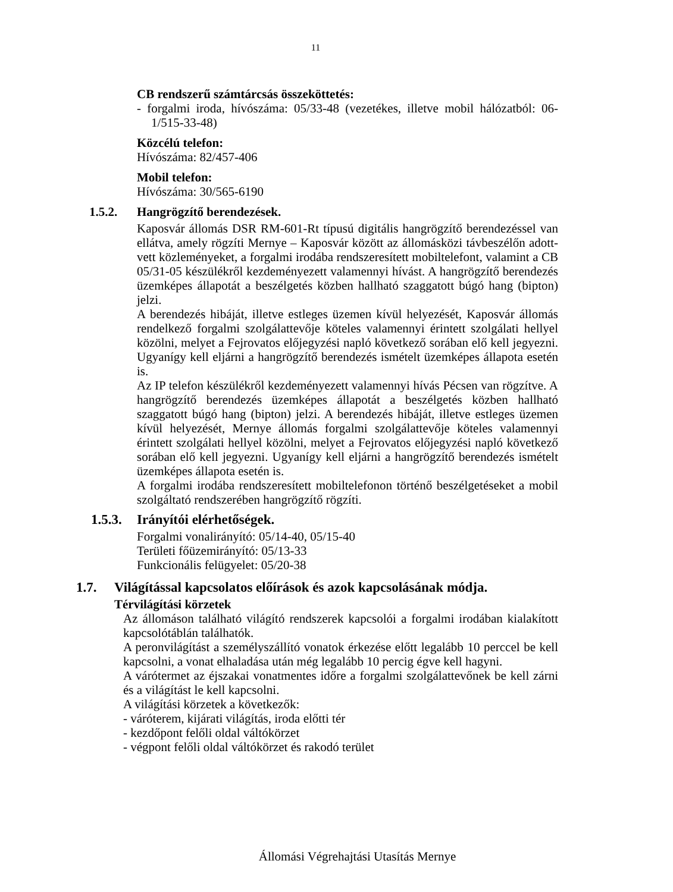11
CB rendszerű számtárcsás összeköttetés:
- forgalmi iroda, hívószáma: 05/33-48 (vezetékes, illetve mobil hálózatból: 06-1/515-33-48)
Közcélú telefon:
Hívószáma: 82/457-406
Mobil telefon:
Hívószáma: 30/565-6190
1.5.2. Hangrögzítő berendezések.
Kaposvár állomás DSR RM-601-Rt típusú digitális hangrögzítő berendezéssel van ellátva, amely rögzíti Mernye – Kaposvár között az állomásközi távbeszélőn adott-vett közleményeket, a forgalmi irodába rendszeresített mobiltelefont, valamint a CB 05/31-05 készülékről kezdeményezett valamennyi hívást. A hangrögzítő berendezés üzemképes állapotát a beszélgetés közben hallható szaggatott búgó hang (bipton) jelzi.
A berendezés hibáját, illetve estleges üzemen kívül helyezését, Kaposvár állomás rendelkező forgalmi szolgálattevője köteles valamennyi érintett szolgálati hellyel közölni, melyet a Fejrovatos előjegyzési napló következő sorában elő kell jegyezni. Ugyanígy kell eljárni a hangrögzítő berendezés ismételt üzemképes állapota esetén is.
Az IP telefon készülékről kezdeményezett valamennyi hívás Pécsen van rögzítve. A hangrögzítő berendezés üzemképes állapotát a beszélgetés közben hallható szaggatott búgó hang (bipton) jelzi. A berendezés hibáját, illetve estleges üzemen kívül helyezését, Mernye állomás forgalmi szolgálattevője köteles valamennyi érintett szolgálati hellyel közölni, melyet a Fejrovatos előjegyzési napló következő sorában elő kell jegyezni. Ugyanígy kell eljárni a hangrögzítő berendezés ismételt üzemképes állapota esetén is.
A forgalmi irodába rendszeresített mobiltelefonon történő beszélgetéseket a mobil szolgáltató rendszerében hangrögzítő rögzíti.
1.5.3. Irányítói elérhetőségek.
Forgalmi vonalirányító: 05/14-40, 05/15-40
Területi főüzemirányító: 05/13-33
Funkcionális felügyelet: 05/20-38
1.7. Világítással kapcsolatos előírások és azok kapcsolásának módja.
Térvilágítási körzetek
Az állomáson található világító rendszerek kapcsolói a forgalmi irodában kialakított kapcsolótáblán találhatók.
A peronvilágítást a személyszállító vonatok érkezése előtt legalább 10 perccel be kell kapcsolni, a vonat elhaladása után még legalább 10 percig égve kell hagyni.
A várótermet az éjszakai vonatmentes időre a forgalmi szolgálattevőnek be kell zárni és a világítást le kell kapcsolni.
A világítási körzetek a következők:
- váróterem, kijárati világítás, iroda előtti tér
- kezdőpont felőli oldal váltókörzet
- végpont felőli oldal váltókörzet és rakodó terület
Állomási Végrehajtási Utasítás Mernye